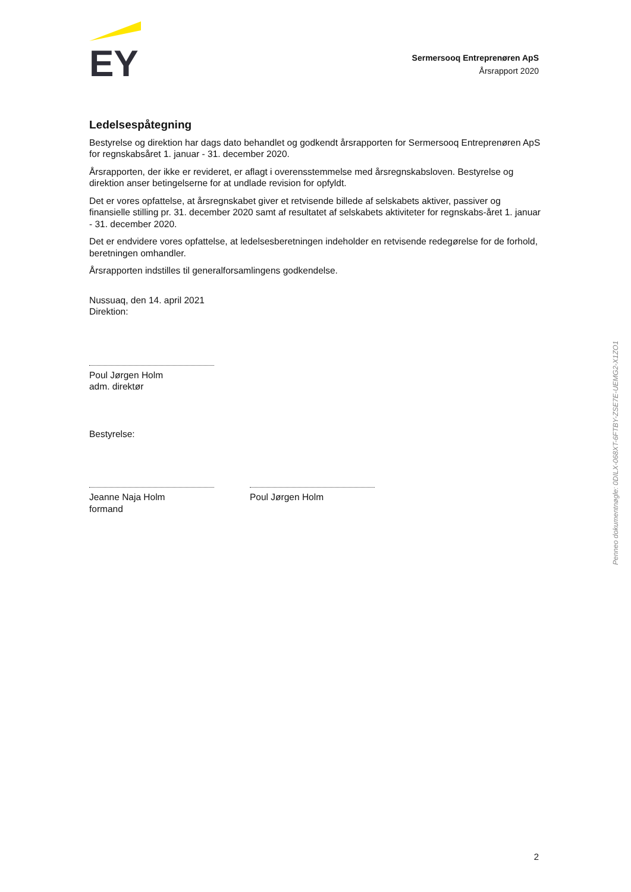EY
Sermersooq Entreprenøren ApS
Årsrapport 2020
Ledelsespåtegning
Bestyrelse og direktion har dags dato behandlet og godkendt årsrapporten for Sermersooq Entreprenøren ApS for regnskabsåret 1. januar - 31. december 2020.
Årsrapporten, der ikke er revideret, er aflagt i overensstemmelse med årsregnskabsloven. Bestyrelse og direktion anser betingelserne for at undlade revision for opfyldt.
Det er vores opfattelse, at årsregnskabet giver et retvisende billede af selskabets aktiver, passiver og finansielle stilling pr. 31. december 2020 samt af resultatet af selskabets aktiviteter for regnskabs-året 1. januar - 31. december 2020.
Det er endvidere vores opfattelse, at ledelsesberetningen indeholder en retvisende redegørelse for de forhold, beretningen omhandler.
Årsrapporten indstilles til generalforsamlingens godkendelse.
Nussuaq, den 14. april 2021
Direktion:
Poul Jørgen Holm
adm. direktør
Bestyrelse:
Jeanne Naja Holm
formand
Poul Jørgen Holm
Penneo dokumentnøgle: 0DILX-068XT-6FTBY-ZSE7E-UEMG2-X1ZO1
2